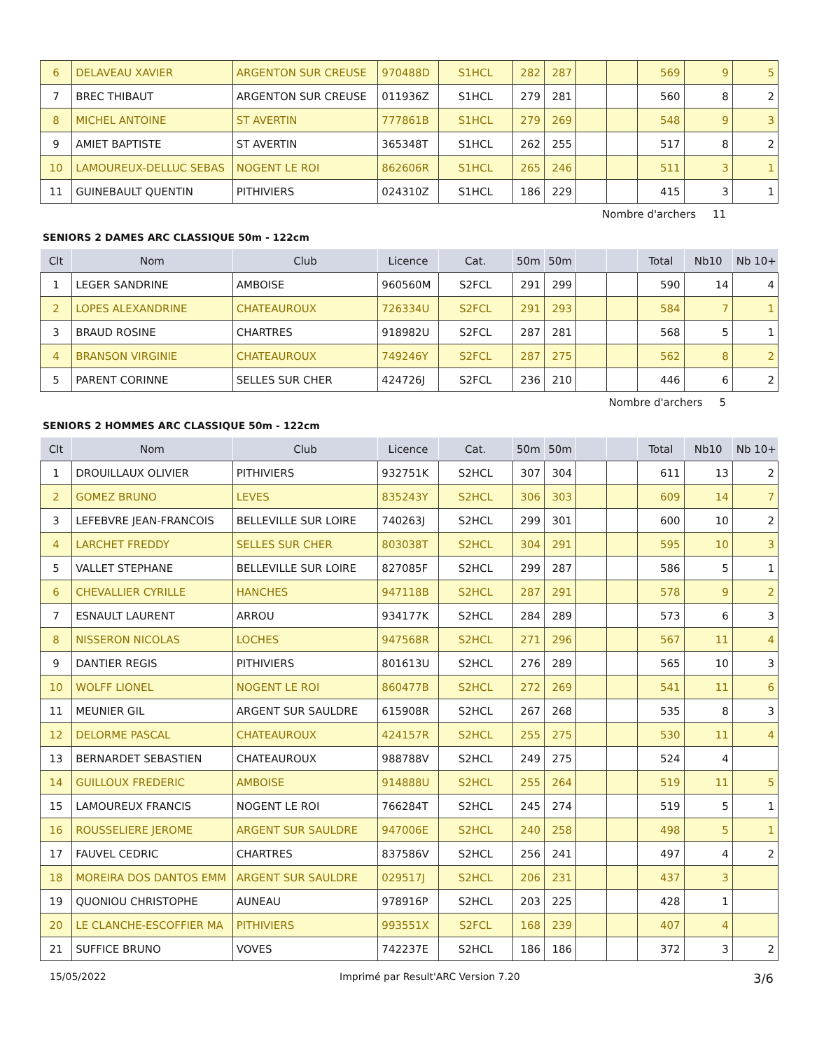| 6 | DELAVEAU XAVIER | ARGENTON SUR CREUSE | 970488D | S1HCL | 282 | 287 | | | 569 | 9 | 5 |
| 7 | BREC THIBAUT | ARGENTON SUR CREUSE | 011936Z | S1HCL | 279 | 281 | | | 560 | 8 | 2 |
| 8 | MICHEL ANTOINE | ST AVERTIN | 777861B | S1HCL | 279 | 269 | | | 548 | 9 | 3 |
| 9 | AMIET BAPTISTE | ST AVERTIN | 365348T | S1HCL | 262 | 255 | | | 517 | 8 | 2 |
| 10 | LAMOUREUX-DELLUC SEBAS | NOGENT LE ROI | 862606R | S1HCL | 265 | 246 | | | 511 | 3 | 1 |
| 11 | GUINEBAULT QUENTIN | PITHIVIERS | 024310Z | S1HCL | 186 | 229 | | | 415 | 3 | 1 |
Nombre d'archers 11
SENIORS 2 DAMES ARC CLASSIQUE 50m - 122cm
| Clt | Nom | Club | Licence | Cat. | 50m | 50m | | | Total | Nb10 | Nb 10+ |
| --- | --- | --- | --- | --- | --- | --- | --- | --- | --- | --- | --- |
| 1 | LEGER SANDRINE | AMBOISE | 960560M | S2FCL | 291 | 299 | | | 590 | 14 | 4 |
| 2 | LOPES ALEXANDRINE | CHATEAUROUX | 726334U | S2FCL | 291 | 293 | | | 584 | 7 | 1 |
| 3 | BRAUD ROSINE | CHARTRES | 918982U | S2FCL | 287 | 281 | | | 568 | 5 | 1 |
| 4 | BRANSON VIRGINIE | CHATEAUROUX | 749246Y | S2FCL | 287 | 275 | | | 562 | 8 | 2 |
| 5 | PARENT CORINNE | SELLES SUR CHER | 424726J | S2FCL | 236 | 210 | | | 446 | 6 | 2 |
Nombre d'archers 5
SENIORS 2 HOMMES ARC CLASSIQUE 50m - 122cm
| Clt | Nom | Club | Licence | Cat. | 50m | 50m | | | Total | Nb10 | Nb 10+ |
| --- | --- | --- | --- | --- | --- | --- | --- | --- | --- | --- | --- |
| 1 | DROUILLAUX OLIVIER | PITHIVIERS | 932751K | S2HCL | 307 | 304 | | | 611 | 13 | 2 |
| 2 | GOMEZ BRUNO | LEVES | 835243Y | S2HCL | 306 | 303 | | | 609 | 14 | 7 |
| 3 | LEFEBVRE JEAN-FRANCOIS | BELLEVILLE SUR LOIRE | 740263J | S2HCL | 299 | 301 | | | 600 | 10 | 2 |
| 4 | LARCHET FREDDY | SELLES SUR CHER | 803038T | S2HCL | 304 | 291 | | | 595 | 10 | 3 |
| 5 | VALLET STEPHANE | BELLEVILLE SUR LOIRE | 827085F | S2HCL | 299 | 287 | | | 586 | 5 | 1 |
| 6 | CHEVALLIER CYRILLE | HANCHES | 947118B | S2HCL | 287 | 291 | | | 578 | 9 | 2 |
| 7 | ESNAULT LAURENT | ARROU | 934177K | S2HCL | 284 | 289 | | | 573 | 6 | 3 |
| 8 | NISSERON NICOLAS | LOCHES | 947568R | S2HCL | 271 | 296 | | | 567 | 11 | 4 |
| 9 | DANTIER REGIS | PITHIVIERS | 801613U | S2HCL | 276 | 289 | | | 565 | 10 | 3 |
| 10 | WOLFF LIONEL | NOGENT LE ROI | 860477B | S2HCL | 272 | 269 | | | 541 | 11 | 6 |
| 11 | MEUNIER GIL | ARGENT SUR SAULDRE | 615908R | S2HCL | 267 | 268 | | | 535 | 8 | 3 |
| 12 | DELORME PASCAL | CHATEAUROUX | 424157R | S2HCL | 255 | 275 | | | 530 | 11 | 4 |
| 13 | BERNARDET SEBASTIEN | CHATEAUROUX | 988788V | S2HCL | 249 | 275 | | | 524 | 4 | |
| 14 | GUILLOUX FREDERIC | AMBOISE | 914888U | S2HCL | 255 | 264 | | | 519 | 11 | 5 |
| 15 | LAMOUREUX FRANCIS | NOGENT LE ROI | 766284T | S2HCL | 245 | 274 | | | 519 | 5 | 1 |
| 16 | ROUSSELIERE JEROME | ARGENT SUR SAULDRE | 947006E | S2HCL | 240 | 258 | | | 498 | 5 | 1 |
| 17 | FAUVEL CEDRIC | CHARTRES | 837586V | S2HCL | 256 | 241 | | | 497 | 4 | 2 |
| 18 | MOREIRA DOS DANTOS EMM | ARGENT SUR SAULDRE | 029517J | S2HCL | 206 | 231 | | | 437 | 3 | |
| 19 | QUONIOU CHRISTOPHE | AUNEAU | 978916P | S2HCL | 203 | 225 | | | 428 | 1 | |
| 20 | LE CLANCHE-ESCOFFIER MA | PITHIVIERS | 993551X | S2FCL | 168 | 239 | | | 407 | 4 | |
| 21 | SUFFICE BRUNO | VOVES | 742237E | S2HCL | 186 | 186 | | | 372 | 3 | 2 |
15/05/2022 Imprimé par Result'ARC Version 7.20 3/6